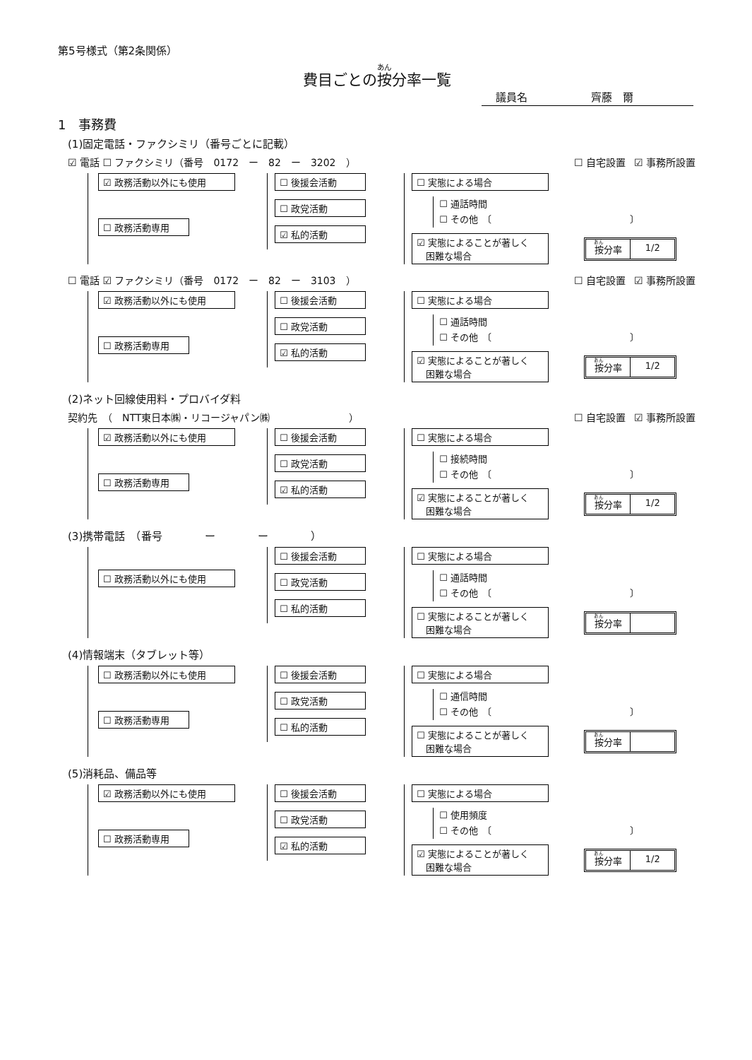第5号様式（第2条関係）
費目ごとの按分率一覧
議員名　　　　　　齊藤　爾
1　事務費
(1)固定電話・ファクシミリ（番号ごとに記載）
☑ 電話 ☐ ファクシミリ（番号　0172　ー　82　ー　3202　） ☐ 自宅設置 ☑ 事務所設置
☑ 政務活動以外にも使用
☐ 政務活動専用
☐ 後援会活動
☐ 政党活動
☑ 私的活動
☐ 実態による場合
☐ 通話時間
☐ その他　〔　　　　　　　　　　　　　　　〕
☑ 実態によることが著しく
　困難な場合
按分率 1/2
☐ 電話 ☑ ファクシミリ（番号　0172　ー　82　ー　3103　） ☐ 自宅設置 ☑ 事務所設置
☑ 政務活動以外にも使用
☐ 政務活動専用
☐ 後援会活動
☐ 政党活動
☑ 私的活動
☐ 実態による場合
☐ 通話時間
☐ その他　〔　　　　　　　　　　　　　　　〕
☑ 実態によることが著しく
　困難な場合
按分率 1/2
(2)ネット回線使用料・プロバイダ料
契約先　（　NTT東日本㈱・リコージャパン㈱　　　　　　　　） ☐ 自宅設置 ☑ 事務所設置
☑ 政務活動以外にも使用
☐ 政務活動専用
☐ 後援会活動
☐ 政党活動
☑ 私的活動
☐ 実態による場合
☐ 接続時間
☐ その他　〔　　　　　　　　　　　　　　　〕
☑ 実態によることが著しく
　困難な場合
按分率 1/2
(3)携帯電話　（番号　　　　ー　　　　ー　　　　）
☐ 政務活動以外にも使用
☐ 後援会活動
☐ 政党活動
☐ 私的活動
☐ 実態による場合
☐ 通話時間
☐ その他　〔　　　　　　　　　　　　　　　〕
☐ 実態によることが著しく
　困難な場合
按分率　
(4)情報端末（タブレット等）
☐ 政務活動以外にも使用
☐ 政務活動専用
☐ 後援会活動
☐ 政党活動
☐ 私的活動
☐ 実態による場合
☐ 通信時間
☐ その他　〔　　　　　　　　　　　　　　　〕
☐ 実態によることが著しく
　困難な場合
按分率　
(5)消耗品、備品等
☑ 政務活動以外にも使用
☐ 政務活動専用
☐ 後援会活動
☐ 政党活動
☑ 私的活動
☐ 実態による場合
☐ 使用頻度
☐ その他　〔　　　　　　　　　　　　　　　〕
☑ 実態によることが著しく
　困難な場合
按分率 1/2